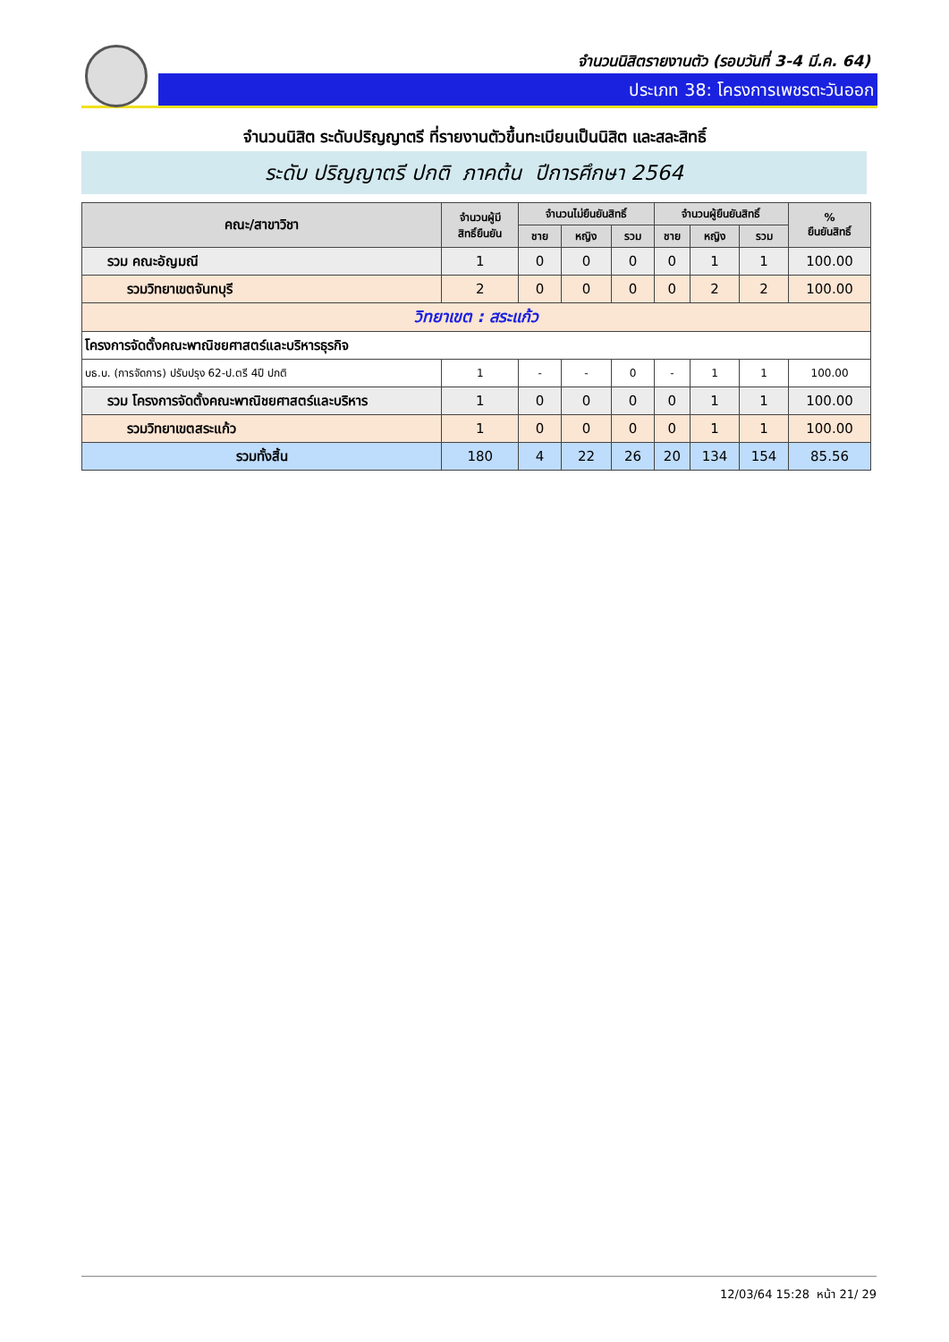จำนวนนิสิตรายงานตัว (รอบวันที่ 3-4 มี.ค. 64)
ประเภท 38: โครงการเพชรตะวันออก
จำนวนนิสิต ระดับปริญญาตรี ที่รายงานตัวขึ้นทะเบียนเป็นนิสิต และสละสิทธิ์
ระดับ ปริญญาตรี ปกติ ภาคต้น ปีการศึกษา 2564
| คณะ/สาขาวิชา | จำนวนผู้มี สิทธิ์ยืนยัน | จำนวนไม่ยืนยันสิทธิ์ | | | จำนวนผู้ยืนยันสิทธิ์ | | | % ยืนยันสิทธิ์ |
| --- | --- | --- | --- | --- | --- | --- | --- | --- |
| | | ชาย | หญิง | รวม | ชาย | หญิง | รวม | |
| รวม คณะอัญมณี | 1 | 0 | 0 | 0 | 0 | 1 | 1 | 100.00 |
| รวมวิทยาเขตจันทบุรี | 2 | 0 | 0 | 0 | 0 | 2 | 2 | 100.00 |
| วิทยาเขต : สระแก้ว | | | | | | | | |
| โครงการจัดตั้งคณะพาณิชยศาสตร์และบริหารธุรกิจ | | | | | | | | |
| บธ.บ. (การจัดการ) ปรับปรุง 62-ป.ตรี 4ปี ปกติ | 1 | - | - | 0 | - | 1 | 1 | 100.00 |
| รวม โครงการจัดตั้งคณะพาณิชยศาสตร์และบริหาร | 1 | 0 | 0 | 0 | 0 | 1 | 1 | 100.00 |
| รวมวิทยาเขตสระแก้ว | 1 | 0 | 0 | 0 | 0 | 1 | 1 | 100.00 |
| รวมทั้งสิ้น | 180 | 4 | 22 | 26 | 20 | 134 | 154 | 85.56 |
12/03/64 15:28 หน้า 21/ 29